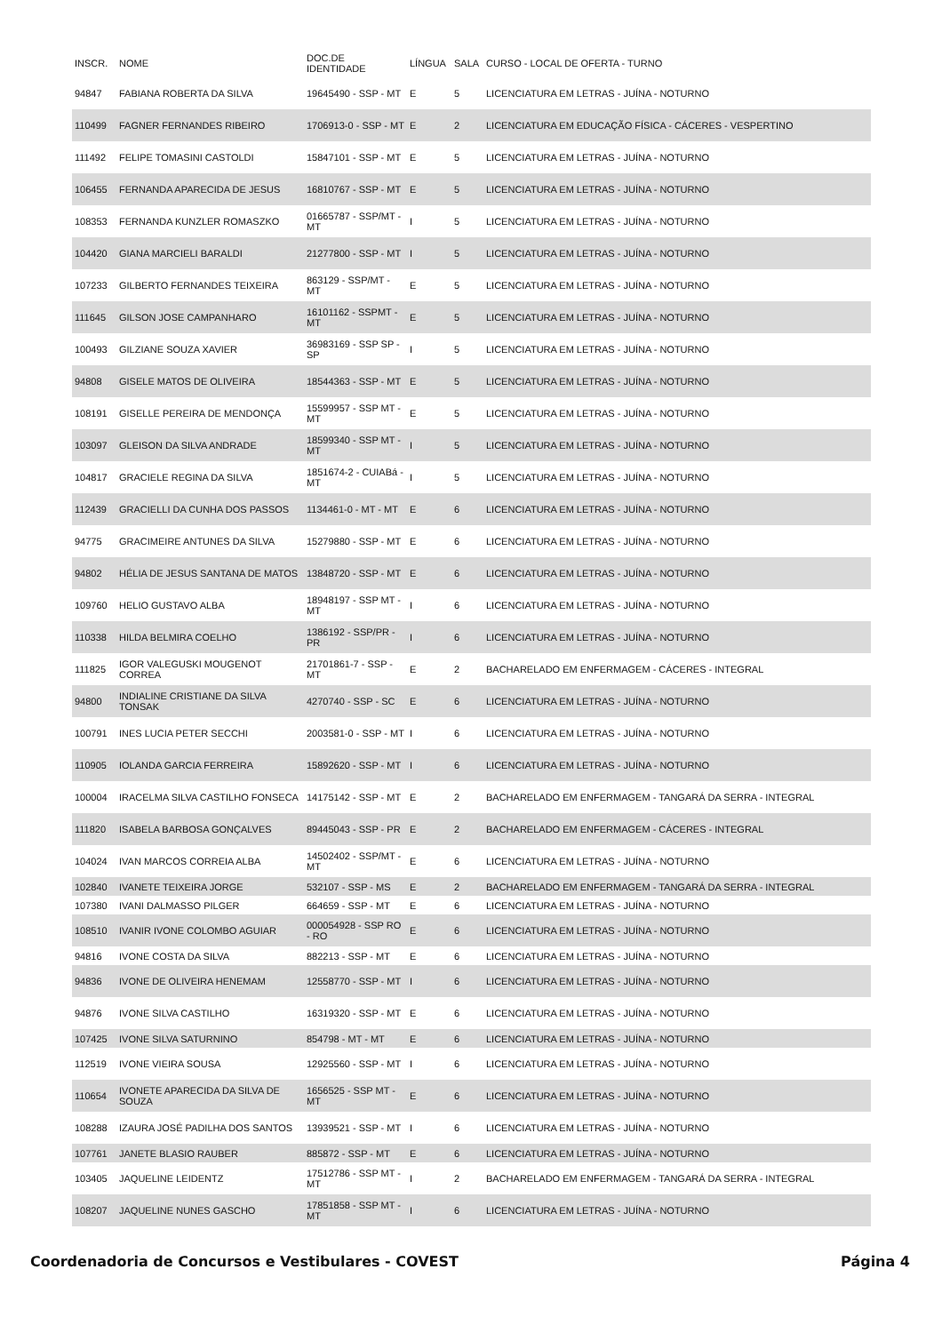| INSCR. | NOME | DOC.DE IDENTIDADE | LÍNGUA | SALA | CURSO - LOCAL DE OFERTA - TURNO |
| --- | --- | --- | --- | --- | --- |
| 94847 | FABIANA ROBERTA DA SILVA | 19645490 - SSP - MT | E | 5 | LICENCIATURA EM LETRAS - JUÍNA - NOTURNO |
| 110499 | FAGNER FERNANDES RIBEIRO | 1706913-0 - SSP - MT | E | 2 | LICENCIATURA EM EDUCAÇÃO FÍSICA - CÁCERES - VESPERTINO |
| 111492 | FELIPE TOMASINI CASTOLDI | 15847101 - SSP - MT | E | 5 | LICENCIATURA EM LETRAS - JUÍNA - NOTURNO |
| 106455 | FERNANDA APARECIDA DE JESUS | 16810767 - SSP - MT | E | 5 | LICENCIATURA EM LETRAS - JUÍNA - NOTURNO |
| 108353 | FERNANDA KUNZLER ROMASZKO | 01665787 - SSP/MT - MT | I | 5 | LICENCIATURA EM LETRAS - JUÍNA - NOTURNO |
| 104420 | GIANA MARCIELI BARALDI | 21277800 - SSP - MT | I | 5 | LICENCIATURA EM LETRAS - JUÍNA - NOTURNO |
| 107233 | GILBERTO FERNANDES TEIXEIRA | 863129 - SSP/MT - MT | E | 5 | LICENCIATURA EM LETRAS - JUÍNA - NOTURNO |
| 111645 | GILSON JOSE CAMPANHARO | 16101162 - SSPMT - MT | E | 5 | LICENCIATURA EM LETRAS - JUÍNA - NOTURNO |
| 100493 | GILZIANE SOUZA XAVIER | 36983169 - SSP SP - SP | I | 5 | LICENCIATURA EM LETRAS - JUÍNA - NOTURNO |
| 94808 | GISELE MATOS DE OLIVEIRA | 18544363 - SSP - MT | E | 5 | LICENCIATURA EM LETRAS - JUÍNA - NOTURNO |
| 108191 | GISELLE PEREIRA DE MENDONÇA | 15599957 - SSP MT - MT | E | 5 | LICENCIATURA EM LETRAS - JUÍNA - NOTURNO |
| 103097 | GLEISON DA SILVA ANDRADE | 18599340 - SSP MT - MT | I | 5 | LICENCIATURA EM LETRAS - JUÍNA - NOTURNO |
| 104817 | GRACIELE REGINA DA SILVA | 1851674-2 - CUIABá - MT | I | 5 | LICENCIATURA EM LETRAS - JUÍNA - NOTURNO |
| 112439 | GRACIELLI DA CUNHA DOS PASSOS | 1134461-0 - MT - MT | E | 6 | LICENCIATURA EM LETRAS - JUÍNA - NOTURNO |
| 94775 | GRACIMEIRE ANTUNES DA SILVA | 15279880 - SSP - MT | E | 6 | LICENCIATURA EM LETRAS - JUÍNA - NOTURNO |
| 94802 | HÉLIA DE JESUS SANTANA DE MATOS | 13848720 - SSP - MT | E | 6 | LICENCIATURA EM LETRAS - JUÍNA - NOTURNO |
| 109760 | HELIO GUSTAVO ALBA | 18948197 - SSP MT - MT | I | 6 | LICENCIATURA EM LETRAS - JUÍNA - NOTURNO |
| 110338 | HILDA BELMIRA COELHO | 1386192 - SSP/PR - PR | I | 6 | LICENCIATURA EM LETRAS - JUÍNA - NOTURNO |
| 111825 | IGOR VALEGUSKI MOUGENOT CORREA | 21701861-7 - SSP - MT | E | 2 | BACHARELADO EM ENFERMAGEM - CÁCERES - INTEGRAL |
| 94800 | INDIALINE CRISTIANE DA SILVA TONSAK | 4270740 - SSP - SC | E | 6 | LICENCIATURA EM LETRAS - JUÍNA - NOTURNO |
| 100791 | INES LUCIA PETER SECCHI | 2003581-0 - SSP - MT | I | 6 | LICENCIATURA EM LETRAS - JUÍNA - NOTURNO |
| 110905 | IOLANDA GARCIA FERREIRA | 15892620 - SSP - MT | I | 6 | LICENCIATURA EM LETRAS - JUÍNA - NOTURNO |
| 100004 | IRACELMA SILVA CASTILHO FONSECA | 14175142 - SSP - MT | E | 2 | BACHARELADO EM ENFERMAGEM - TANGARÁ DA SERRA - INTEGRAL |
| 111820 | ISABELA BARBOSA GONÇALVES | 89445043 - SSP - PR | E | 2 | BACHARELADO EM ENFERMAGEM - CÁCERES - INTEGRAL |
| 104024 | IVAN MARCOS CORREIA ALBA | 14502402 - SSP/MT - MT | E | 6 | LICENCIATURA EM LETRAS - JUÍNA - NOTURNO |
| 102840 | IVANETE TEIXEIRA JORGE | 532107 - SSP - MS | E | 2 | BACHARELADO EM ENFERMAGEM - TANGARÁ DA SERRA - INTEGRAL |
| 107380 | IVANI DALMASSO PILGER | 664659 - SSP - MT | E | 6 | LICENCIATURA EM LETRAS - JUÍNA - NOTURNO |
| 108510 | IVANIR IVONE COLOMBO AGUIAR | 000054928 - SSP RO - RO | E | 6 | LICENCIATURA EM LETRAS - JUÍNA - NOTURNO |
| 94816 | IVONE COSTA DA SILVA | 882213 - SSP - MT | E | 6 | LICENCIATURA EM LETRAS - JUÍNA - NOTURNO |
| 94836 | IVONE DE OLIVEIRA HENEMAM | 12558770 - SSP - MT | I | 6 | LICENCIATURA EM LETRAS - JUÍNA - NOTURNO |
| 94876 | IVONE SILVA CASTILHO | 16319320 - SSP - MT | E | 6 | LICENCIATURA EM LETRAS - JUÍNA - NOTURNO |
| 107425 | IVONE SILVA SATURNINO | 854798 - MT - MT | E | 6 | LICENCIATURA EM LETRAS - JUÍNA - NOTURNO |
| 112519 | IVONE VIEIRA SOUSA | 12925560 - SSP - MT | I | 6 | LICENCIATURA EM LETRAS - JUÍNA - NOTURNO |
| 110654 | IVONETE APARECIDA DA SILVA DE SOUZA | 1656525 - SSP MT - MT | E | 6 | LICENCIATURA EM LETRAS - JUÍNA - NOTURNO |
| 108288 | IZAURA JOSÉ PADILHA DOS SANTOS | 13939521 - SSP - MT | I | 6 | LICENCIATURA EM LETRAS - JUÍNA - NOTURNO |
| 107761 | JANETE BLASIO RAUBER | 885872 - SSP - MT | E | 6 | LICENCIATURA EM LETRAS - JUÍNA - NOTURNO |
| 103405 | JAQUELINE LEIDENTZ | 17512786 - SSP MT - MT | I | 2 | BACHARELADO EM ENFERMAGEM - TANGARÁ DA SERRA - INTEGRAL |
| 108207 | JAQUELINE NUNES GASCHO | 17851858 - SSP MT - MT | I | 6 | LICENCIATURA EM LETRAS - JUÍNA - NOTURNO |
Coordenadoria de Concursos e Vestibulares - COVEST Página 4